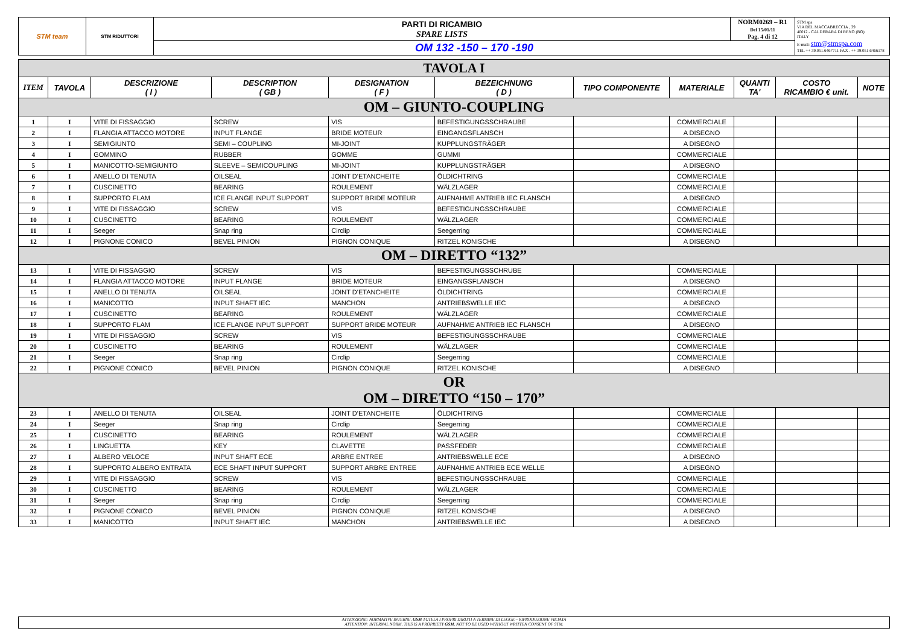| STM team | STM RIDUTTORI | PARTI DI RICAMBIO SPARE LISTS | NORM0269 – R1 Del 15/01/11 Pag. 4 di 12 | STM spa VIA DEL MACCABRECCIA , 39 40012 - CALDERARA DI RENO (BO) ITALY E-mail: stm@stmspa.com TEL ++ 39.051.6467711 FAX . ++ 39.051.6466178 |
| | | OM 132 -150 – 170 -190 | | |
| TAVOLA I | | | | | | | | | | |
| ITEM | TAVOLA | DESCRIZIONE ( I ) | DESCRIPTION ( GB ) | DESIGNATION ( F ) | BEZEICHNUNG ( D ) | TIPO COMPONENTE | MATERIALE | QUANTI TA' | COSTO RICAMBIO € unit. | NOTE |
| OM – GIUNTO-COUPLING | | | | | | | | | | |
| 1 | I | VITE DI FISSAGGIO | SCREW | VIS | BEFESTIGUNGSSCHRAUBE | | COMMERCIALE | | | |
| 2 | I | FLANGIA ATTACCO MOTORE | INPUT FLANGE | BRIDE MOTEUR | EINGANGSFLANSCH | | A DISEGNO | | | |
| 3 | I | SEMIGIUNTO | SEMI – COUPLING | MI-JOINT | KUPPLUNGSTRÄGER | | A DISEGNO | | | |
| 4 | I | GOMMINO | RUBBER | GOMME | GUMMI | | COMMERCIALE | | | |
| 5 | I | MANICOTTO-SEMIGIUNTO | SLEEVE – SEMICOUPLING | MI-JOINT | KUPPLUNGSTRÄGER | | A DISEGNO | | | |
| 6 | I | ANELLO DI TENUTA | OILSEAL | JOINT D'ETANCHEITE | ÖLDICHTRING | | COMMERCIALE | | | |
| 7 | I | CUSCINETTO | BEARING | ROULEMENT | WÄLZLAGER | | COMMERCIALE | | | |
| 8 | I | SUPPORTO FLAM | ICE FLANGE INPUT SUPPORT | SUPPORT BRIDE MOTEUR | AUFNAHME ANTRIEB IEC FLANSCH | | A DISEGNO | | | |
| 9 | I | VITE DI FISSAGGIO | SCREW | VIS | BEFESTIGUNGSSCHRAUBE | | COMMERCIALE | | | |
| 10 | I | CUSCINETTO | BEARING | ROULEMENT | WÄLZLAGER | | COMMERCIALE | | | |
| 11 | I | Seeger | Snap ring | Circlip | Seegerring | | COMMERCIALE | | | |
| 12 | I | PIGNONE CONICO | BEVEL PINION | PIGNON CONIQUE | RITZEL KONISCHE | | A DISEGNO | | | |
| OM – DIRETTO “132” | | | | | | | | | | |
| 13 | I | VITE DI FISSAGGIO | SCREW | VIS | BEFESTIGUNGSSCHRUBE | | COMMERCIALE | | | |
| 14 | I | FLANGIA ATTACCO MOTORE | INPUT FLANGE | BRIDE MOTEUR | EINGANGSFLANSCH | | A DISEGNO | | | |
| 15 | I | ANELLO DI TENUTA | OILSEAL | JOINT D'ETANCHEITE | ÖLDICHTRING | | COMMERCIALE | | | |
| 16 | I | MANICOTTO | INPUT SHAFT IEC | MANCHON | ANTRIEBSWELLE IEC | | A DISEGNO | | | |
| 17 | I | CUSCINETTO | BEARING | ROULEMENT | WÄLZLAGER | | COMMERCIALE | | | |
| 18 | I | SUPPORTO FLAM | ICE FLANGE INPUT SUPPORT | SUPPORT BRIDE MOTEUR | AUFNAHME ANTRIEB IEC FLANSCH | | A DISEGNO | | | |
| 19 | I | VITE DI FISSAGGIO | SCREW | VIS | BEFESTIGUNGSSCHRAUBE | | COMMERCIALE | | | |
| 20 | I | CUSCINETTO | BEARING | ROULEMENT | WÄLZLAGER | | COMMERCIALE | | | |
| 21 | I | Seeger | Snap ring | Circlip | Seegerring | | COMMERCIALE | | | |
| 22 | I | PIGNONE CONICO | BEVEL PINION | PIGNON CONIQUE | RITZEL KONISCHE | | A DISEGNO | | | |
| OR OM – DIRETTO “150 – 170” | | | | | | | | | | |
| 23 | I | ANELLO DI TENUTA | OILSEAL | JOINT D'ETANCHEITE | ÖLDICHTRING | | COMMERCIALE | | | |
| 24 | I | Seeger | Snap ring | Circlip | Seegerring | | COMMERCIALE | | | |
| 25 | I | CUSCINETTO | BEARING | ROULEMENT | WÄLZLAGER | | COMMERCIALE | | | |
| 26 | I | LINGUETTA | KEY | CLAVETTE | PASSFEDER | | COMMERCIALE | | | |
| 27 | I | ALBERO VELOCE | INPUT SHAFT ECE | ARBRE ENTREE | ANTRIEBSWELLE ECE | | A DISEGNO | | | |
| 28 | I | SUPPORTO ALBERO ENTRATA | ECE SHAFT INPUT SUPPORT | SUPPORT ARBRE ENTREE | AUFNAHME ANTRIEB ECE WELLE | | A DISEGNO | | | |
| 29 | I | VITE DI FISSAGGIO | SCREW | VIS | BEFESTIGUNGSSCHRAUBE | | COMMERCIALE | | | |
| 30 | I | CUSCINETTO | BEARING | ROULEMENT | WÄLZLAGER | | COMMERCIALE | | | |
| 31 | I | Seeger | Snap ring | Circlip | Seegerring | | COMMERCIALE | | | |
| 32 | I | PIGNONE CONICO | BEVEL PINION | PIGNON CONIQUE | RITZEL KONISCHE | | A DISEGNO | | | |
| 33 | I | MANICOTTO | INPUT SHAFT IEC | MANCHON | ANTRIEBSWELLE IEC | | A DISEGNO | | | |
ATTENZIONE: NORMATIVE INTERNE, GSM TUTELA I PROPRI DIRITTI A TERMINE DI LEGGE – RIPRODUZIONE VIETATA
ATTENTION: INTERNAL NORM, THIS IS A PROPRIETY GSM. NOT TO BE USED WITHOUT WRITTEN CONSENT OF STM.